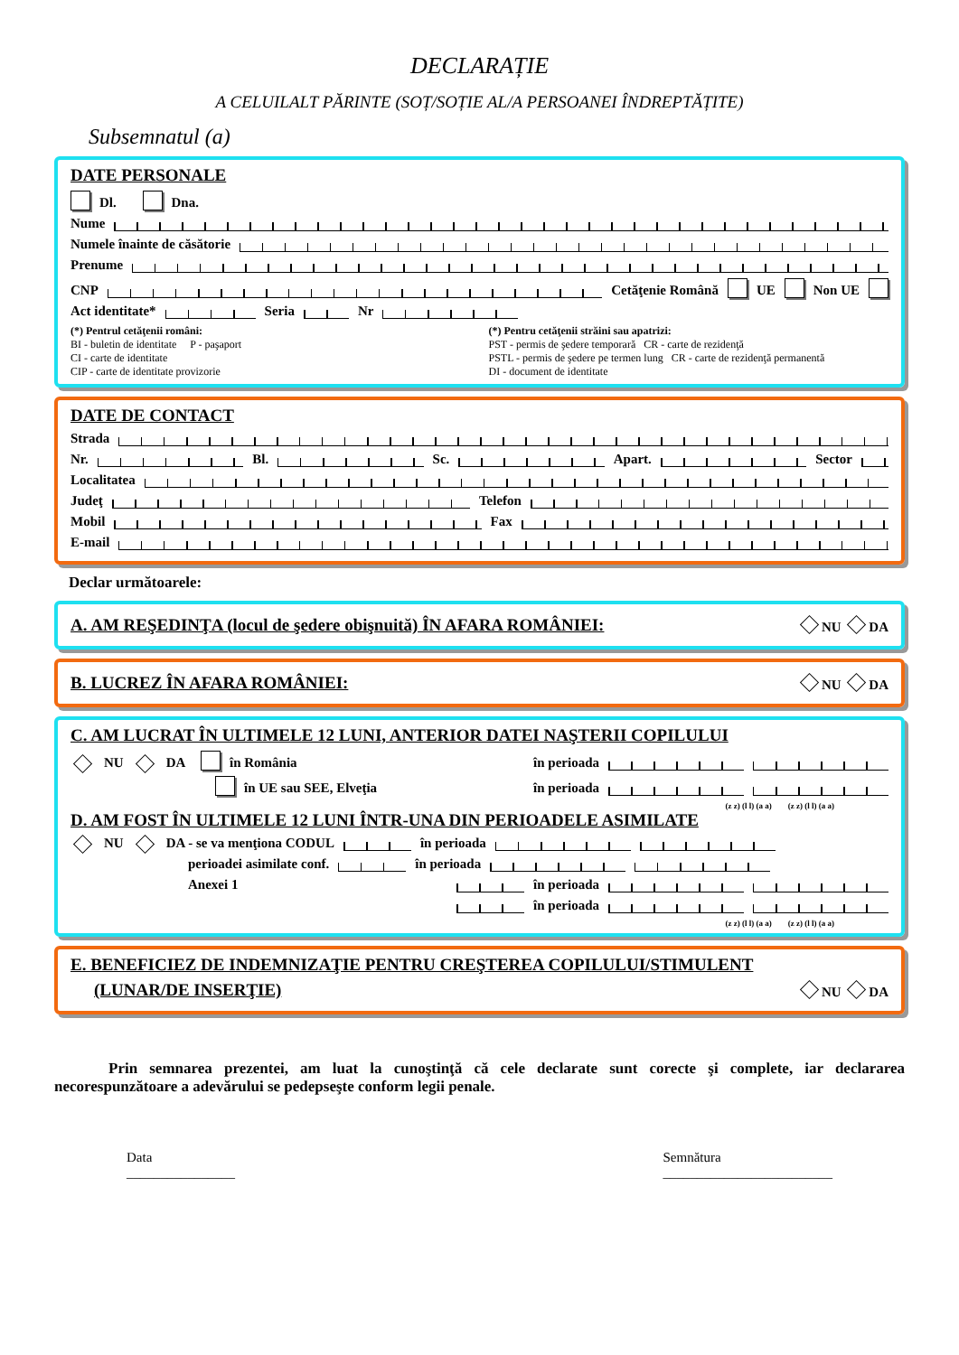DECLARAȚIE
A CELUILALT PĂRINTE (SOȚ/SOȚIE AL/A PERSOANEI ÎNDREPTĂȚITE)
Subsemnatul (a)
DATE PERSONALE
Dl. Dna.
Nume
Numele înainte de căsătorie
Prenume
CNP Cetăţenie Română UE Non UE
Act identitate* Seria Nr
(*) Pentrul cetăţenii români:
BI - buletin de identitate P - paşaport
CI - carte de identitate
CIP - carte de identitate provizorie
(*) Pentru cetăţenii străini sau apatrizi:
PST - permis de şedere temporară CR - carte de rezidenţă
PSTL - permis de şedere pe termen lung CR - carte de rezidenţă permanentă
DI - document de identitate
DATE DE CONTACT
Strada
Nr. Bl. Sc. Apart. Sector
Localitatea
Judeţ Telefon
Mobil Fax
E-mail
Declar următoarele:
A. AM REŞEDINŢA (locul de şedere obişnuită) ÎN AFARA ROMÂNIEI: NU DA
B. LUCREZ ÎN AFARA ROMÂNIEI: NU DA
C. AM LUCRAT ÎN ULTIMELE 12 LUNI, ANTERIOR DATEI NAŞTERII COPILULUI
NU DA în România în perioada
în UE sau SEE, Elveţia în perioada
(z z) (l l) (a a) (z z) (l l) (a a)
D. AM FOST ÎN ULTIMELE 12 LUNI ÎNTR-UNA DIN PERIOADELE ASIMILATE
NU DA - se va menţiona CODUL în perioada
perioadei asimilate conf. în perioada
Anexei 1 în perioada
în perioada
(z z) (l l) (a a) (z z) (l l) (a a)
E. BENEFICIEZ DE INDEMNIZAŢIE PENTRU CREŞTEREA COPILULUI/STIMULENT
(LUNAR/DE INSERŢIE) NU DA
Prin semnarea prezentei, am luat la cunoştinţă că cele declarate sunt corecte şi complete, iar declararea necorespunzătoare a adevărului se pedepseşte conform legii penale.
Data
________________
Semnătura
_________________________